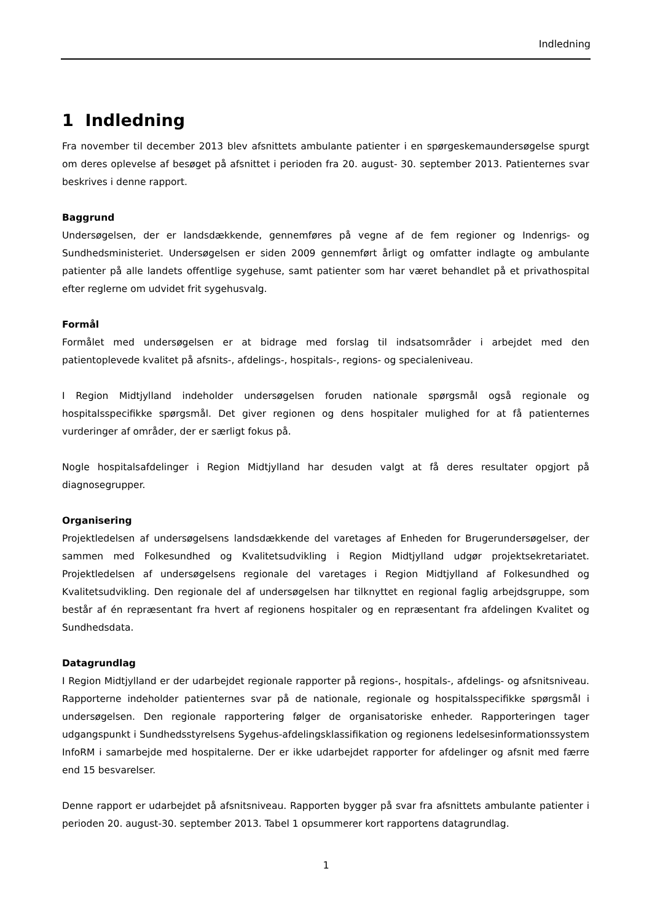Indledning
1 Indledning
Fra november til december 2013 blev afsnittets ambulante patienter i en spørgeskemaundersøgelse spurgt om deres oplevelse af besøget på afsnittet i perioden fra 20. august- 30. september 2013. Patienternes svar beskrives i denne rapport.
Baggrund
Undersøgelsen, der er landsdækkende, gennemføres på vegne af de fem regioner og Indenrigs- og Sundhedsministeriet. Undersøgelsen er siden 2009 gennemført årligt og omfatter indlagte og ambulante patienter på alle landets offentlige sygehuse, samt patienter som har været behandlet på et privathospital efter reglerne om udvidet frit sygehusvalg.
Formål
Formålet med undersøgelsen er at bidrage med forslag til indsatsområder i arbejdet med den patientoplevede kvalitet på afsnits-, afdelings-, hospitals-, regions- og specialeniveau.
I Region Midtjylland indeholder undersøgelsen foruden nationale spørgsmål også regionale og hospitalsspecifikke spørgsmål. Det giver regionen og dens hospitaler mulighed for at få patienternes vurderinger af områder, der er særligt fokus på.
Nogle hospitalsafdelinger i Region Midtjylland har desuden valgt at få deres resultater opgjort på diagnosegrupper.
Organisering
Projektledelsen af undersøgelsens landsdækkende del varetages af Enheden for Brugerundersøgelser, der sammen med Folkesundhed og Kvalitetsudvikling i Region Midtjylland udgør projektsekretariatet. Projektledelsen af undersøgelsens regionale del varetages i Region Midtjylland af Folkesundhed og Kvalitetsudvikling. Den regionale del af undersøgelsen har tilknyttet en regional faglig arbejdsgruppe, som består af én repræsentant fra hvert af regionens hospitaler og en repræsentant fra afdelingen Kvalitet og Sundhedsdata.
Datagrundlag
I Region Midtjylland er der udarbejdet regionale rapporter på regions-, hospitals-, afdelings- og afsnitsniveau. Rapporterne indeholder patienternes svar på de nationale, regionale og hospitalsspecifikke spørgsmål i undersøgelsen. Den regionale rapportering følger de organisatoriske enheder. Rapporteringen tager udgangspunkt i Sundhedsstyrelsens Sygehus-afdelingsklassifikation og regionens ledelsesinformationssystem InfoRM i samarbejde med hospitalerne. Der er ikke udarbejdet rapporter for afdelinger og afsnit med færre end 15 besvarelser.
Denne rapport er udarbejdet på afsnitsniveau. Rapporten bygger på svar fra afsnittets ambulante patienter i perioden 20. august-30. september 2013. Tabel 1 opsummerer kort rapportens datagrundlag.
1